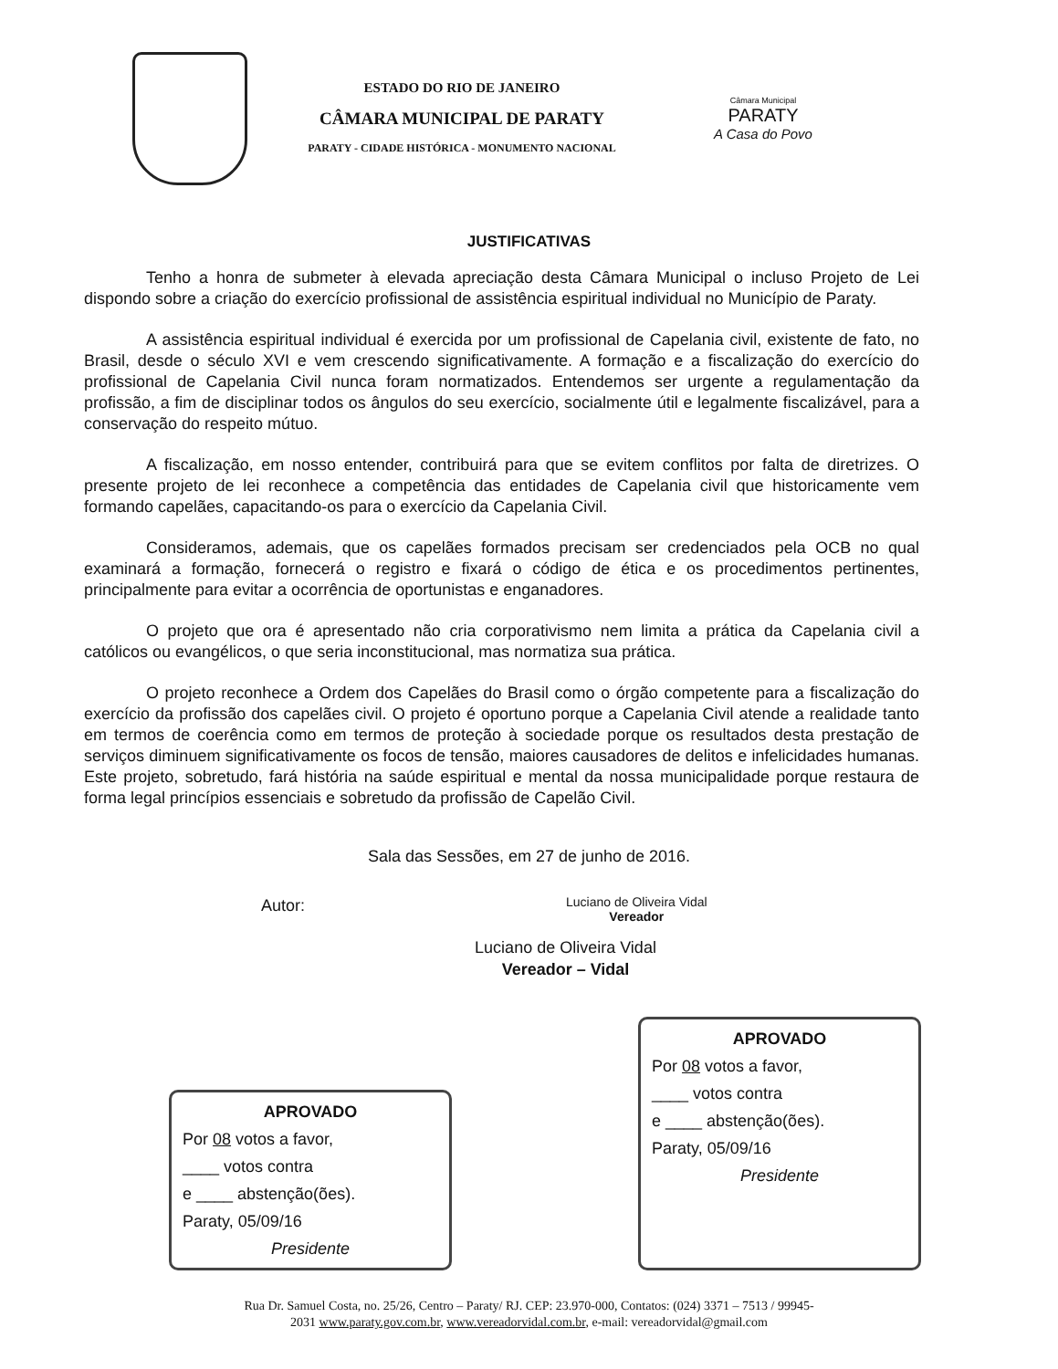ESTADO DO RIO DE JANEIRO
CÂMARA MUNICIPAL DE PARATY
PARATY - CIDADE HISTÓRICA - MONUMENTO NACIONAL
Câmara Municipal
PARATY
A Casa do Povo
JUSTIFICATIVAS
Tenho a honra de submeter à elevada apreciação desta Câmara Municipal o incluso Projeto de Lei dispondo sobre a criação do exercício profissional de assistência espiritual individual no Município de Paraty.
A assistência espiritual individual é exercida por um profissional de Capelania civil, existente de fato, no Brasil, desde o século XVI e vem crescendo significativamente. A formação e a fiscalização do exercício do profissional de Capelania Civil nunca foram normatizados. Entendemos ser urgente a regulamentação da profissão, a fim de disciplinar todos os ângulos do seu exercício, socialmente útil e legalmente fiscalizável, para a conservação do respeito mútuo.
A fiscalização, em nosso entender, contribuirá para que se evitem conflitos por falta de diretrizes. O presente projeto de lei reconhece a competência das entidades de Capelania civil que historicamente vem formando capelães, capacitando-os para o exercício da Capelania Civil.
Consideramos, ademais, que os capelães formados precisam ser credenciados pela OCB no qual examinará a formação, fornecerá o registro e fixará o código de ética e os procedimentos pertinentes, principalmente para evitar a ocorrência de oportunistas e enganadores.
O projeto que ora é apresentado não cria corporativismo nem limita a prática da Capelania civil a católicos ou evangélicos, o que seria inconstitucional, mas normatiza sua prática.
O projeto reconhece a Ordem dos Capelães do Brasil como o órgão competente para a fiscalização do exercício da profissão dos capelães civil. O projeto é oportuno porque a Capelania Civil atende a realidade tanto em termos de coerência como em termos de proteção à sociedade porque os resultados desta prestação de serviços diminuem significativamente os focos de tensão, maiores causadores de delitos e infelicidades humanas. Este projeto, sobretudo, fará história na saúde espiritual e mental da nossa municipalidade porque restaura de forma legal princípios essenciais e sobretudo da profissão de Capelão Civil.
Sala das Sessões, em 27 de junho de 2016.
Autor:
Luciano de Oliveira Vidal
Vereador
Luciano de Oliveira Vidal
Vereador – Vidal
APROVADO
Por 08 votos a favor,
____ votos contra
e ____ abstenção(ões).
Paraty, 05/09/16
Presidente
APROVADO
Por 08 votos a favor,
____ votos contra
e ____ abstenção(ões).
Paraty, 05/09/16
Presidente
Rua Dr. Samuel Costa, no. 25/26, Centro – Paraty/ RJ. CEP: 23.970-000, Contatos: (024) 3371 – 7513 / 99945-
2031 www.paraty.gov.com.br, www.vereadorvidal.com.br, e-mail: vereadorvidal@gmail.com